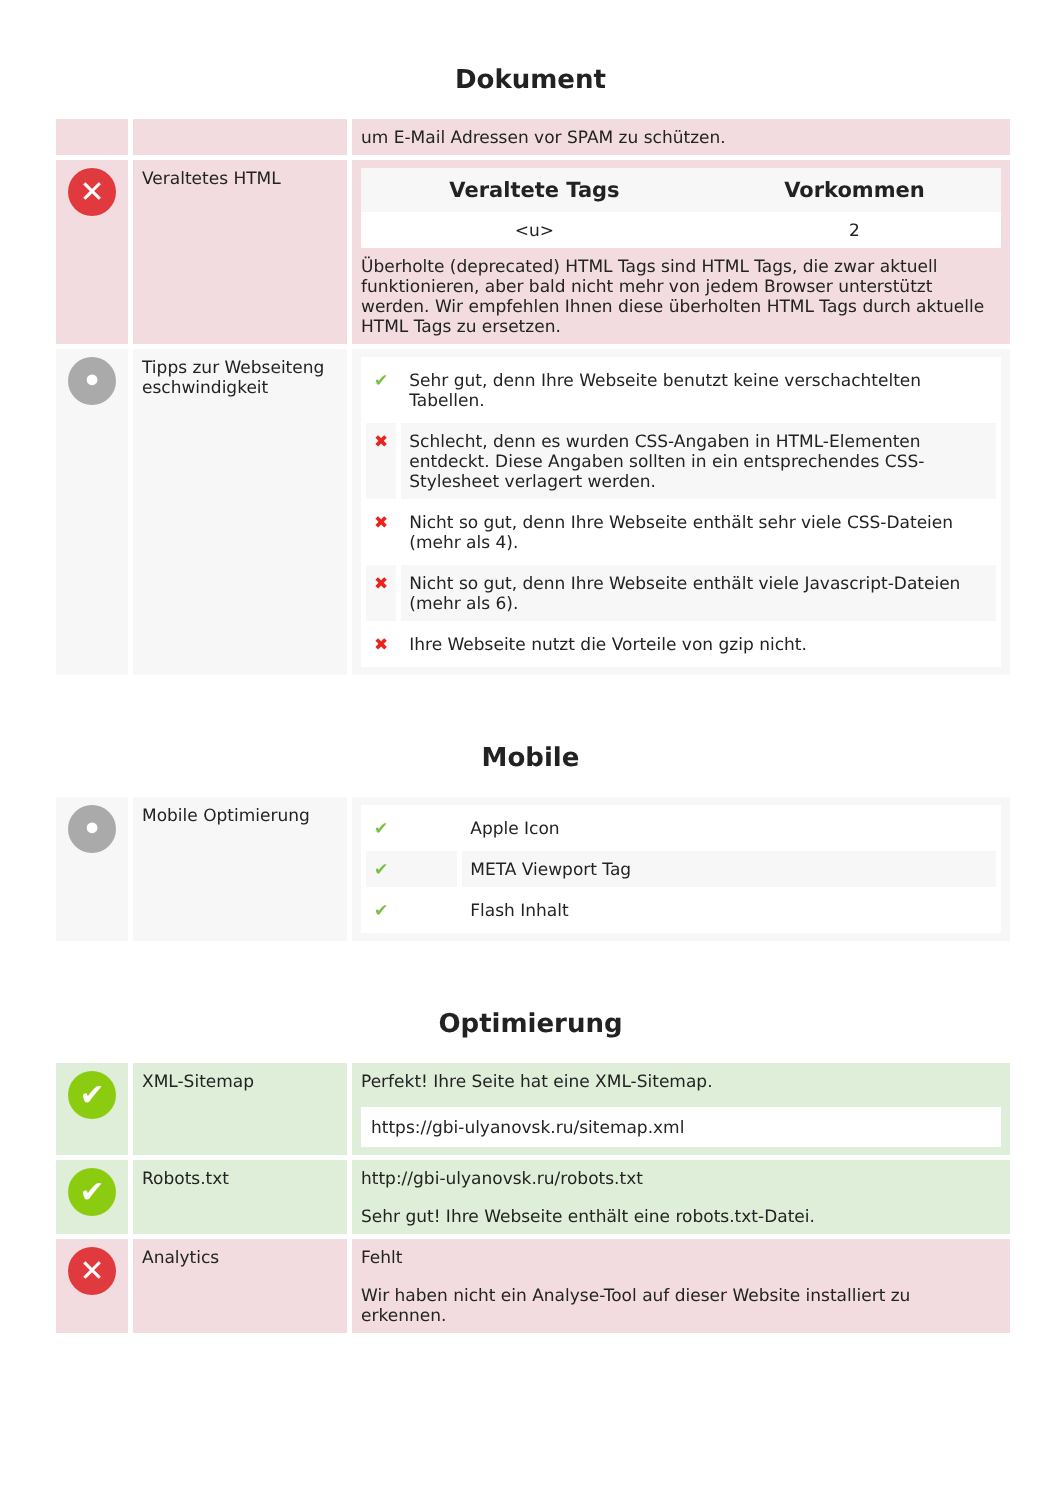Dokument
| | | um E-Mail Adressen vor SPAM zu schützen. |
| ✕ | Veraltetes HTML | / Veraltete Tags / Vorkommen / / --- / --- / / <u> / 2 / Überholte (deprecated) HTML Tags sind HTML Tags, die zwar aktuell funktionieren, aber bald nicht mehr von jedem Browser unterstützt werden. Wir empfehlen Ihnen diese überholten HTML Tags durch aktuelle HTML Tags zu ersetzen. |
| • | Tipps zur Webseiteng eschwindigkeit | / ✔ / Sehr gut, denn Ihre Webseite benutzt keine verschachtelten Tabellen. / / ✖ / Schlecht, denn es wurden CSS-Angaben in HTML-Elementen entdeckt. Diese Angaben sollten in ein entsprechendes CSS-Stylesheet verlagert werden. / / ✖ / Nicht so gut, denn Ihre Webseite enthält sehr viele CSS-Dateien (mehr als 4). / / ✖ / Nicht so gut, denn Ihre Webseite enthält viele Javascript-Dateien (mehr als 6). / / ✖ / Ihre Webseite nutzt die Vorteile von gzip nicht. / |
Mobile
| • | Mobile Optimierung | / ✔ / Apple Icon / / ✔ / META Viewport Tag / / ✔ / Flash Inhalt / |
Optimierung
| ✔ | XML-Sitemap | Perfekt! Ihre Seite hat eine XML-Sitemap. https://gbi-ulyanovsk.ru/sitemap.xml |
| ✔ | Robots.txt | http://gbi-ulyanovsk.ru/robots.txt Sehr gut! Ihre Webseite enthält eine robots.txt-Datei. |
| ✕ | Analytics | Fehlt Wir haben nicht ein Analyse-Tool auf dieser Website installiert zu erkennen. |